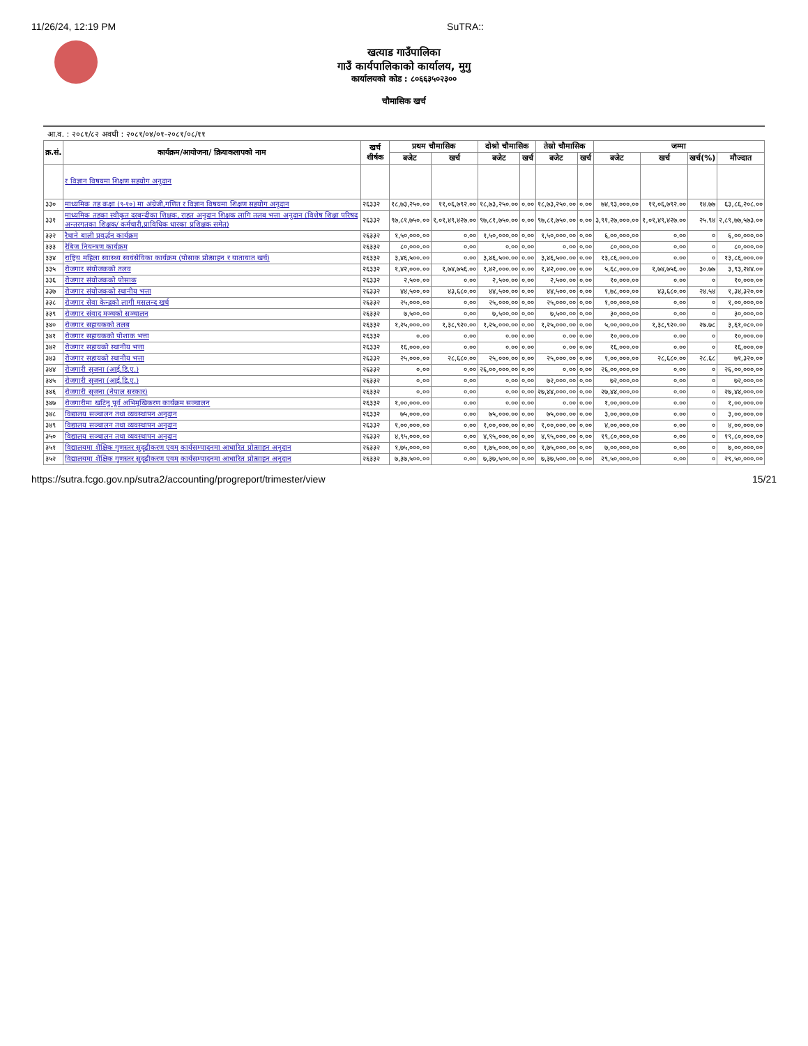11/26/24, 12:19 PM SuTRA::
खत्याड गाउँपालिका
गाउँ कार्यपालिकाको कार्यालय, मुगु
कार्यालयको कोड : ८०६६३५०२३००
चौमासिक खर्च
आ.व. : २०८१/८२ अवधी : २०८१/०४/०१-२०८१/०८/११
| क्र.सं. | कार्यक्रम/आयोजना/ क्रियाकलापको नाम | खर्च शीर्षक | प्रथम चौमासिक | | दोश्रो चौमासिक | | तेस्रो चौमासिक | | जम्मा | | | |
| --- | --- | --- | --- | --- | --- | --- | --- | --- | --- | --- | --- | --- |
| | | | बजेट | खर्च | बजेट | खर्च | बजेट | खर्च | बजेट | खर्च | खर्च(%) | मौज्दात |
| | र विज्ञान विषयमा शिक्षण सहयोग अनुदान | | | | | | | | | | | |
| ३३० | माध्यमिक तह कक्षा (९-१०) मा अंग्रेजी,गणित र विज्ञान विषयमा शिक्षण सहयोग अनुदान | २६३३२ | १८,७३,२५०.०० | ११,०६,७९२.०० | १८,७३,२५०.०० | ०.०० | १८,७३,२५०.०० | ०.०० | ७४,९३,०००.०० | ११,०६,७९२.०० | १४.७७ | ६३,८६,२०८.०० |
| ३३१ | माध्यमिक तहका स्वीकृत दरबन्दीका शिक्षक, राहत अनुदान शिक्षक लागि तलब भत्ता अनुदान (विशेष शिक्षा परिषद अन्तरगतका शिक्षक/ कर्मचारी,प्राविधिक धारका प्रशिक्षक समेत) | २६३३२ | ९७,८१,७५०.०० | १,०१,४९,४२७.०० | ९७,८१,७५०.०० | ०.०० | ९७,८१,७५०.०० | ०.०० | ३,९१,२७,०००.०० | १,०१,४९,४२७.०० | २५.९४ | २,८९,७७,५७३.०० |
| ३३२ | रैथाने बाली प्रवर्द्धन कार्यक्रम | २६३३२ | १,५०,०००.०० | ०.०० | १,५०,०००.०० | ०.०० | १,५०,०००.०० | ०.०० | ६,००,०००.०० | ०.०० | ० | ६,००,०००.०० |
| ३३३ | रेबिज नियन्त्रण कार्यक्रम | २६३३२ | ८०,०००.०० | ०.०० | ०.०० | ०.०० | ०.०० | ०.०० | ८०,०००.०० | ०.०० | ० | ८०,०००.०० |
| ३३४ | राष्ट्रिय महिला स्वास्थ्य स्वयंसेविका कार्यक्रम (पोसाक प्रोत्साहन र यातायात खर्च) | २६३३२ | ३,४६,५००.०० | ०.०० | ३,४६,५००.०० | ०.०० | ३,४६,५००.०० | ०.०० | १३,८६,०००.०० | ०.०० | ० | १३,८६,०००.०० |
| ३३५ | रोजगार संयोजकको तलव | २६३३२ | १,४२,०००.०० | १,७४,७५६.०० | १,४२,०००.०० | ०.०० | १,४२,०००.०० | ०.०० | ५,६८,०००.०० | १,७४,७५६.०० | ३०.७७ | ३,९३,२४४.०० |
| ३३६ | रोजगार संयोजकको पोसाक | २६३३२ | २,५००.०० | ०.०० | २,५००.०० | ०.०० | २,५००.०० | ०.०० | १०,०००.०० | ०.०० | ० | १०,०००.०० |
| ३३७ | रोजगार संयोजकको स्थानीय भत्ता | २६३३२ | ४४,५००.०० | ४३,६८०.०० | ४४,५००.०० | ०.०० | ४४,५००.०० | ०.०० | १,७८,०००.०० | ४३,६८०.०० | २४.५४ | १,३४,३२०.०० |
| ३३८ | रोजगार सेवा केन्द्रको लागी मसलन्द खर्च | २६३३२ | २५,०००.०० | ०.०० | २५,०००.०० | ०.०० | २५,०००.०० | ०.०० | १,००,०००.०० | ०.०० | ० | १,००,०००.०० |
| ३३९ | रोजगार संवाद मञ्चको सञ्चालन | २६३३२ | ७,५००.०० | ०.०० | ७,५००.०० | ०.०० | ७,५००.०० | ०.०० | ३०,०००.०० | ०.०० | ० | ३०,०००.०० |
| ३४० | रोजगार सहायकको तलब | २६३३२ | १,२५,०००.०० | १,३८,९२०.०० | १,२५,०००.०० | ०.०० | १,२५,०००.०० | ०.०० | ५,००,०००.०० | १,३८,९२०.०० | २७.७८ | ३,६१,०८०.०० |
| ३४१ | रोजगार सहायकको पोशाक भत्ता | २६३३२ | ०.०० | ०.०० | ०.०० | ०.०० | ०.०० | ०.०० | १०,०००.०० | ०.०० | ० | १०,०००.०० |
| ३४२ | रोजगार सहायको स्थानीय भत्ता | २६३३२ | १६,०००.०० | ०.०० | ०.०० | ०.०० | ०.०० | ०.०० | १६,०००.०० | ०.०० | ० | १६,०००.०० |
| ३४३ | रोजगार सहायको स्थानीय भत्ता | २६३३२ | २५,०००.०० | २८,६८०.०० | २५,०००.०० | ०.०० | २५,०००.०० | ०.०० | १,००,०००.०० | २८,६८०.०० | २८.६८ | ७१,३२०.०० |
| ३४४ | रोजगारी सृजना (आई.डि.ए.) | २६३३२ | ०.०० | ०.०० | २६,००,०००.०० | ०.०० | ०.०० | ०.०० | २६,००,०००.०० | ०.०० | ० | २६,००,०००.०० |
| ३४५ | रोजगारी सृजना (आई.डि.ए.) | २६३३२ | ०.०० | ०.०० | ०.०० | ०.०० | ७२,०००.०० | ०.०० | ७२,०००.०० | ०.०० | ० | ७२,०००.०० |
| ३४६ | रोजगारी सृजना (नेपाल सरकार) | २६३३२ | ०.०० | ०.०० | ०.०० | ०.०० | २७,४४,०००.०० | ०.०० | २७,४४,०००.०० | ०.०० | ० | २७,४४,०००.०० |
| ३४७ | रोजगारीमा खटिनु पूर्व अभिमुखिकरण कार्यक्रम सञ्चालन | २६३३२ | १,००,०००.०० | ०.०० | ०.०० | ०.०० | ०.०० | ०.०० | १,००,०००.०० | ०.०० | ० | १,००,०००.०० |
| ३४८ | विद्यालय सञ्चालन तथा व्यवस्थापन अनुदान | २६३३२ | ७५,०००.०० | ०.०० | ७५,०००.०० | ०.०० | ७५,०००.०० | ०.०० | ३,००,०००.०० | ०.०० | ० | ३,००,०००.०० |
| ३४९ | विद्यालय सञ्चालन तथा व्यवस्थापन अनुदान | २६३३२ | १,००,०००.०० | ०.०० | १,००,०००.०० | ०.०० | १,००,०००.०० | ०.०० | ४,००,०००.०० | ०.०० | ० | ४,००,०००.०० |
| ३५० | विद्यालय सञ्चालन तथा व्यवस्थापन अनुदान | २६३३२ | ४,९५,०००.०० | ०.०० | ४,९५,०००.०० | ०.०० | ४,९५,०००.०० | ०.०० | १९,८०,०००.०० | ०.०० | ० | १९,८०,०००.०० |
| ३५१ | विद्यालयमा शैक्षिक गुणस्तर सुदृढीकरण एवम् कार्यसम्पादनमा आधारित प्रोत्साहन अनुदान | २६३३२ | १,७५,०००.०० | ०.०० | १,७५,०००.०० | ०.०० | १,७५,०००.०० | ०.०० | ७,००,०००.०० | ०.०० | ० | ७,००,०००.०० |
| ३५२ | विद्यालयमा शैक्षिक गुणस्तर सुदृढीकरण एवम् कार्यसम्पादनमा आधारित प्रोत्साहन अनुदान | २६३३२ | ७,३७,५००.०० | ०.०० | ७,३७,५००.०० | ०.०० | ७,३७,५००.०० | ०.०० | २९,५०,०००.०० | ०.०० | ० | २९,५०,०००.०० |
https://sutra.fcgo.gov.np/sutra2/accounting/progreport/trimester/view 15/21